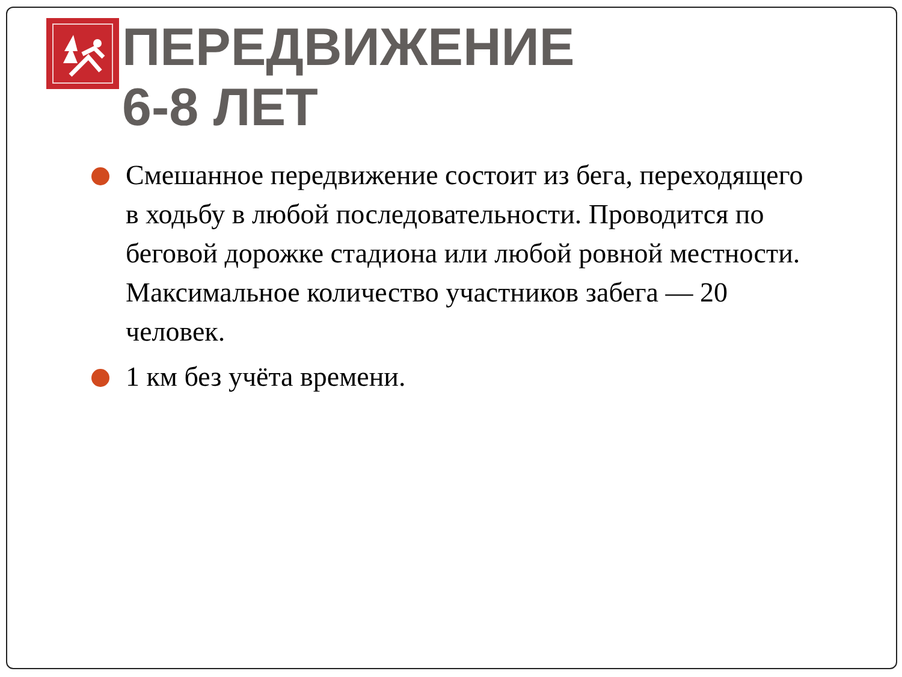ПЕРЕДВИЖЕНИЕ
6-8 ЛЕТ
Смешанное передвижение состоит из бега, переходящего в ходьбу в любой последовательности. Проводится по беговой дорожке стадиона или любой ровной местности. Максимальное количество участников забега — 20 человек.
1 км без учёта времени.